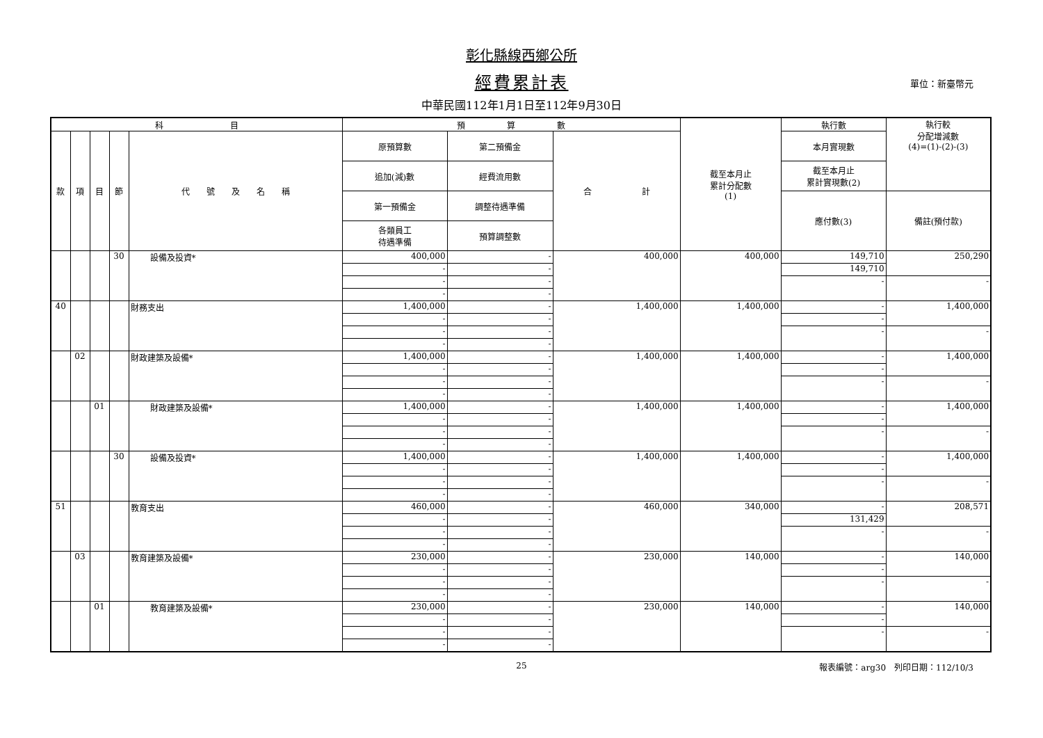彰化縣線西鄉公所
經費累計表
單位：新臺幣元
中華民國112年1月1日至112年9月30日
| 科 目 | | | | | 預 算 數 | | | 截至本月止 累計分配數 (1) | 執行數 | 執行較 分配增減數 (4)=(1)-(2)-(3) |
| --- | --- | --- | --- | --- | --- | --- | --- | --- | --- | --- |
| 款 | 項 | 目 | 節 | 代 號 及 名 稱 | 原預算數 | 第二預備金 | 合 計 | | 本月實現數 | |
| | | | | | 追加(減)數 | 經費流用數 | | | 截至本月止 累計實現數(2) | |
| | | | | | 第一預備金 | 調整待遇準備 | | | 應付數(3) | 備註(預付款) |
| | | | | | 各類員工 待遇準備 | 預算調整數 | | | | |
| | | | 30 | 設備及投資* | 400,000 | - | 400,000 | 400,000 | 149,710 | 250,290 |
| | | | | | - | - | | | 149,710 | |
| | | | | | - | - | | | - | - |
| | | | | | - | - | | | | |
| 40 | | | | 財務支出 | 1,400,000 | - | 1,400,000 | 1,400,000 | - | 1,400,000 |
| | | | | | - | - | | | - | |
| | | | | | - | - | | | - | - |
| | | | | | - | - | | | | |
| | 02 | | | 財政建築及設備* | 1,400,000 | - | 1,400,000 | 1,400,000 | - | 1,400,000 |
| | | | | | - | - | | | - | |
| | | | | | - | - | | | - | - |
| | | | | | - | - | | | | |
| | | 01 | | 財政建築及設備* | 1,400,000 | - | 1,400,000 | 1,400,000 | - | 1,400,000 |
| | | | | | - | - | | | - | |
| | | | | | - | - | | | - | - |
| | | | | | - | - | | | | |
| | | | 30 | 設備及投資* | 1,400,000 | - | 1,400,000 | 1,400,000 | - | 1,400,000 |
| | | | | | - | - | | | - | |
| | | | | | - | - | | | - | - |
| | | | | | - | - | | | | |
| 51 | | | | 教育支出 | 460,000 | - | 460,000 | 340,000 | - | 208,571 |
| | | | | | - | - | | | 131,429 | |
| | | | | | - | - | | | - | - |
| | | | | | - | - | | | | |
| | 03 | | | 教育建築及設備* | 230,000 | - | 230,000 | 140,000 | - | 140,000 |
| | | | | | - | - | | | - | |
| | | | | | - | - | | | - | - |
| | | | | | - | - | | | | |
| | | 01 | | 教育建築及設備* | 230,000 | - | 230,000 | 140,000 | - | 140,000 |
| | | | | | - | - | | | - | |
| | | | | | - | - | | | - | - |
| | | | | | - | - | | | | |
25 報表編號：arg30　列印日期：112/10/3